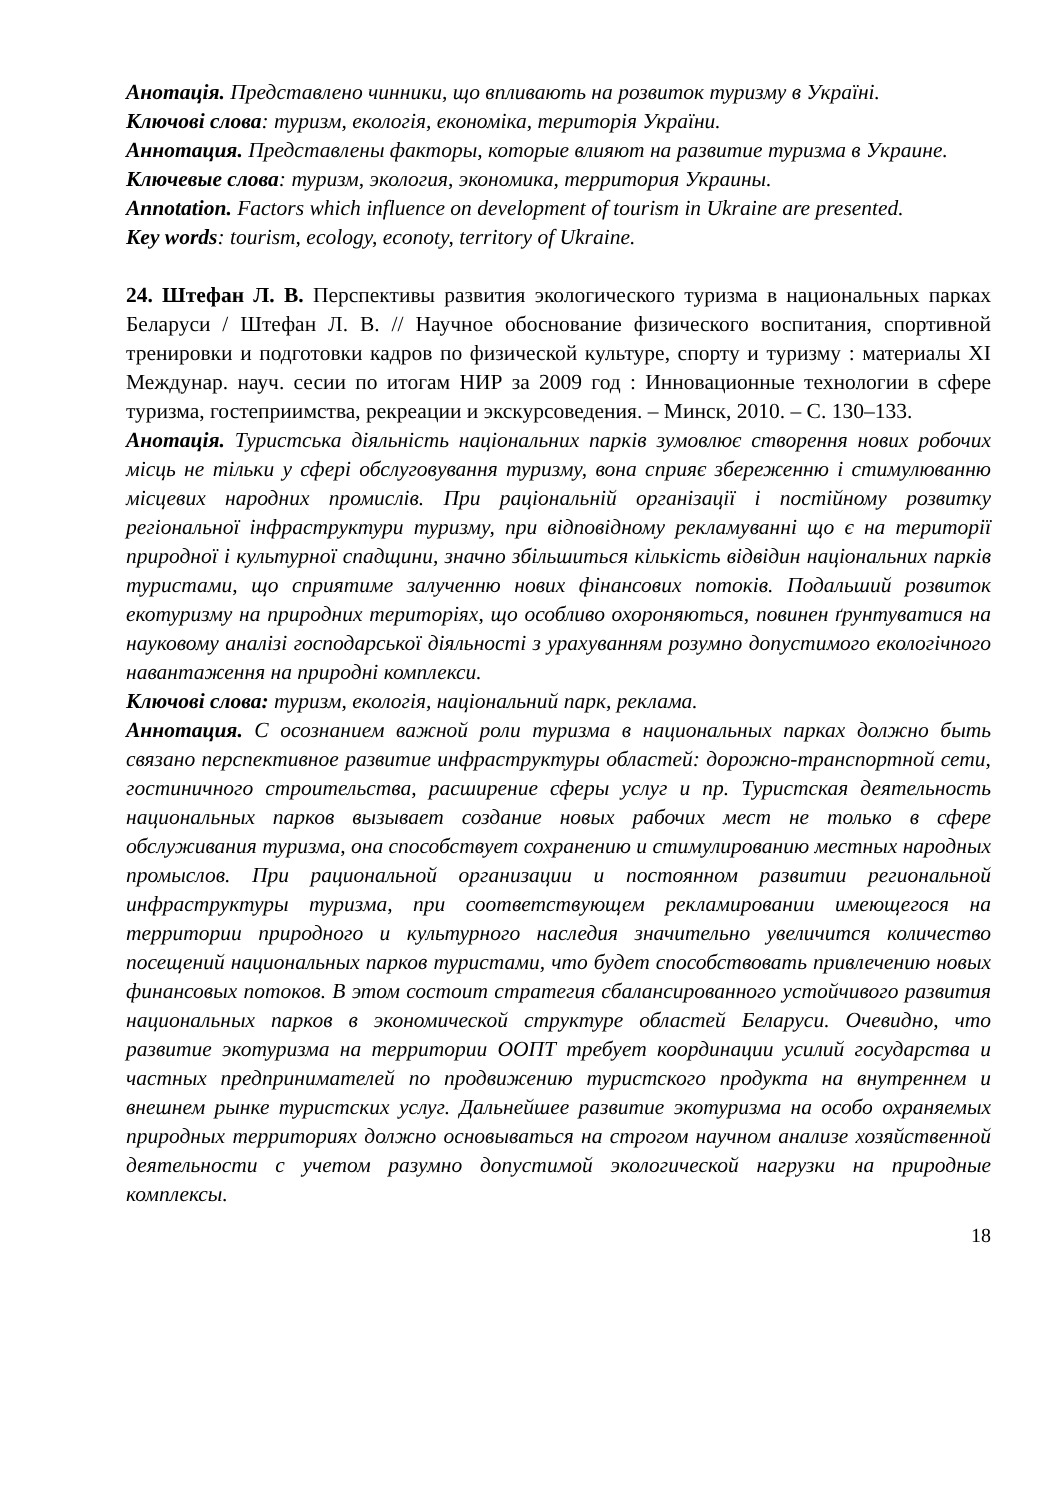Анотація. Представлено чинники, що впливають на розвиток туризму в Україні.
Ключові слова: туризм, екологія, економіка, територія України.
Аннотация. Представлены факторы, которые влияют на развитие туризма в Украине.
Ключевые слова: туризм, экология, экономика, территория Украины.
Annotation. Factors which influence on development of tourism in Ukraine are presented.
Key words: tourism, ecology, econoty, territory of Ukraine.
24. Штефан Л. В. Перспективы развития экологического туризма в национальных парках Беларуси / Штефан Л. В. // Научное обоснование физического воспитания, спортивной тренировки и подготовки кадров по физической культуре, спорту и туризму : материалы XI Междунар. науч. сесии по итогам НИР за 2009 год : Инновационные технологии в сфере туризма, гостеприимства, рекреации и экскурсоведения. – Минск, 2010. – С. 130–133.
Анотація. Туристська діяльність національних парків зумовлює створення нових робочих місць не тільки у сфері обслуговування туризму, вона сприяє збереженню і стимулюванню місцевих народних промислів. При раціональній організації і постійному розвитку регіональної інфраструктури туризму, при відповідному рекламуванні що є на території природної і культурної спадщини, значно збільшиться кількість відвідин національних парків туристами, що сприятиме залученню нових фінансових потоків. Подальший розвиток екотуризму на природних територіях, що особливо охороняються, повинен ґрунтуватися на науковому аналізі господарської діяльності з урахуванням розумно допустимого екологічного навантаження на природні комплекси.
Ключові слова: туризм, екологія, національний парк, реклама.
Аннотация. С осознанием важной роли туризма в национальных парках должно быть связано перспективное развитие инфраструктуры областей: дорожно-транспортной сети, гостиничного строительства, расширение сферы услуг и пр. Туристская деятельность национальных парков вызывает создание новых рабочих мест не только в сфере обслуживания туризма, она способствует сохранению и стимулированию местных народных промыслов. При рациональной организации и постоянном развитии региональной инфраструктуры туризма, при соответствующем рекламировании имеющегося на территории природного и культурного наследия значительно увеличится количество посещений национальных парков туристами, что будет способствовать привлечению новых финансовых потоков. В этом состоит стратегия сбалансированного устойчивого развития национальных парков в экономической структуре областей Беларуси. Очевидно, что развитие экотуризма на территории ООПТ требует координации усилий государства и частных предпринимателей по продвижению туристского продукта на внутреннем и внешнем рынке туристских услуг. Дальнейшее развитие экотуризма на особо охраняемых природных территориях должно основываться на строгом научном анализе хозяйственной деятельности с учетом разумно допустимой экологической нагрузки на природные комплексы.
18